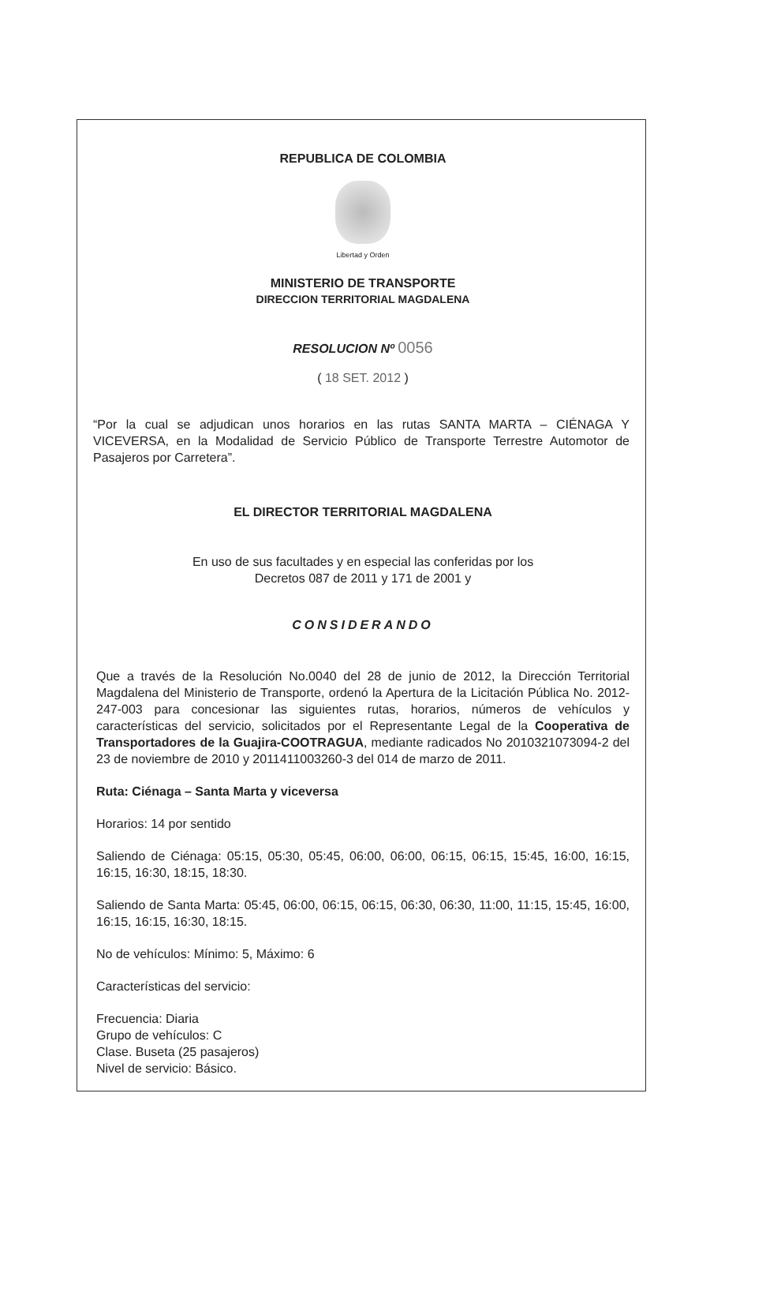REPUBLICA DE COLOMBIA
Libertad y Orden
MINISTERIO DE TRANSPORTE
DIRECCION TERRITORIAL MAGDALENA
RESOLUCION Nº 0056
( 18 SET. 2012 )
“Por la cual se adjudican unos horarios en las rutas SANTA MARTA – CIÉNAGA Y VICEVERSA, en la Modalidad de Servicio Público de Transporte Terrestre Automotor de Pasajeros por Carretera”.
EL DIRECTOR TERRITORIAL MAGDALENA
En uso de sus facultades y en especial las conferidas por los
Decretos 087 de 2011 y 171 de 2001 y
CONSIDERANDO
Que a través de la Resolución No.0040 del 28 de junio de 2012, la Dirección Territorial Magdalena del Ministerio de Transporte, ordenó la Apertura de la Licitación Pública No. 2012-247-003 para concesionar las siguientes rutas, horarios, números de vehículos y características del servicio, solicitados por el Representante Legal de la Cooperativa de Transportadores de la Guajira-COOTRAGUA, mediante radicados No 2010321073094-2 del 23 de noviembre de 2010 y 2011411003260-3 del 014 de marzo de 2011.
Ruta: Ciénaga – Santa Marta y viceversa
Horarios: 14 por sentido
Saliendo de Ciénaga: 05:15, 05:30, 05:45, 06:00, 06:00, 06:15, 06:15, 15:45, 16:00, 16:15, 16:15, 16:30, 18:15, 18:30.
Saliendo de Santa Marta: 05:45, 06:00, 06:15, 06:15, 06:30, 06:30, 11:00, 11:15, 15:45, 16:00, 16:15, 16:15, 16:30, 18:15.
No de vehículos: Mínimo: 5, Máximo: 6
Características del servicio:
Frecuencia: Diaria
Grupo de vehículos: C
Clase. Buseta (25 pasajeros)
Nivel de servicio: Básico.